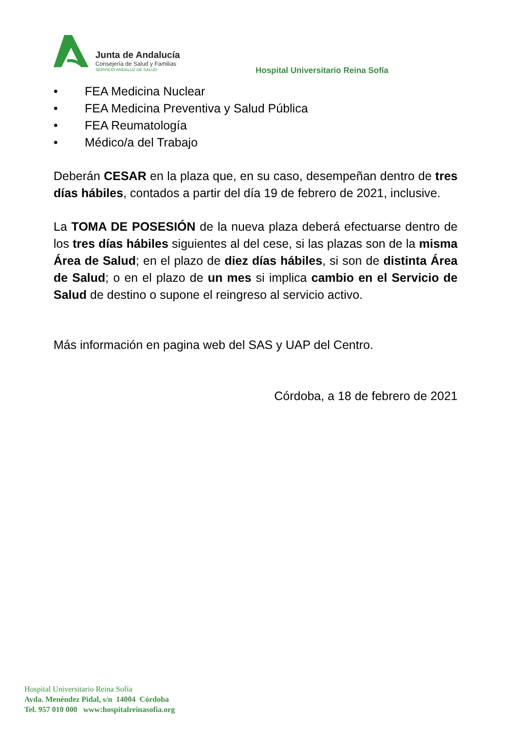Junta de Andalucía
Consejería de Salud y Familias
SERVICIO ANDALUZ DE SALUD
Hospital Universitario Reina Sofía
• FEA Medicina Nuclear
• FEA Medicina Preventiva y Salud Pública
• FEA Reumatología
• Médico/a del Trabajo
Deberán CESAR en la plaza que, en su caso, desempeñan dentro de tres días hábiles, contados a partir del día 19 de febrero de 2021, inclusive.
La TOMA DE POSESIÓN de la nueva plaza deberá efectuarse dentro de los tres días hábiles siguientes al del cese, si las plazas son de la misma Área de Salud; en el plazo de diez días hábiles, si son de distinta Área de Salud; o en el plazo de un mes si implica cambio en el Servicio de Salud de destino o supone el reingreso al servicio activo.
Más información en pagina web del SAS y UAP del Centro.
Córdoba, a 18 de febrero de 2021
Hospìtal Universitario Reina Sofía
Avda. Menéndez Pidal, s/n 14004 Córdoba
Tel. 957 010 000 www:hospitalreinasofia.org